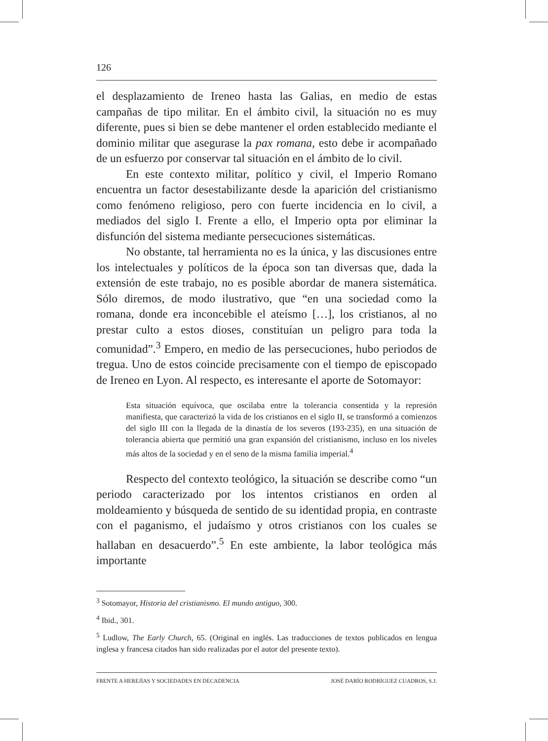126
el desplazamiento de Ireneo hasta las Galias, en medio de estas campañas de tipo militar. En el ámbito civil, la situación no es muy diferente, pues si bien se debe mantener el orden establecido mediante el dominio militar que asegurase la pax romana, esto debe ir acompañado de un esfuerzo por conservar tal situación en el ámbito de lo civil.
En este contexto militar, político y civil, el Imperio Romano encuentra un factor desestabilizante desde la aparición del cristianismo como fenómeno religioso, pero con fuerte incidencia en lo civil, a mediados del siglo I. Frente a ello, el Imperio opta por eliminar la disfunción del sistema mediante persecuciones sistemáticas.
No obstante, tal herramienta no es la única, y las discusiones entre los intelectuales y políticos de la época son tan diversas que, dada la extensión de este trabajo, no es posible abordar de manera sistemática. Sólo diremos, de modo ilustrativo, que “en una sociedad como la romana, donde era inconcebible el ateísmo […], los cristianos, al no prestar culto a estos dioses, constituían un peligro para toda la comunidad”.<sup>3</sup> Empero, en medio de las persecuciones, hubo periodos de tregua. Uno de estos coincide precisamente con el tiempo de episcopado de Ireneo en Lyon. Al respecto, es interesante el aporte de Sotomayor:
Esta situación equívoca, que oscilaba entre la tolerancia consentida y la represión manifiesta, que caracterizó la vida de los cristianos en el siglo II, se transformó a comienzos del siglo III con la llegada de la dinastía de los severos (193-235), en una situación de tolerancia abierta que permitió una gran expansión del cristianismo, incluso en los niveles más altos de la sociedad y en el seno de la misma familia imperial.<sup>4</sup>
Respecto del contexto teológico, la situación se describe como “un periodo caracterizado por los intentos cristianos en orden al moldeamiento y búsqueda de sentido de su identidad propia, en contraste con el paganismo, el judaísmo y otros cristianos con los cuales se hallaban en desacuerdo”.<sup>5</sup> En este ambiente, la labor teológica más importante
<sup>3</sup> Sotomayor, Historia del cristianismo. El mundo antiguo, 300.
<sup>4</sup> Ibid., 301.
<sup>5</sup> Ludlow, The Early Church, 65. (Original en inglés. Las traducciones de textos publicados en lengua inglesa y francesa citados han sido realizadas por el autor del presente texto).
FRENTE A HEREJÍAS Y SOCIEDADES EN DECADENCIA JOSÉ DARÍO RODRÍGUEZ CUADROS, S.J.